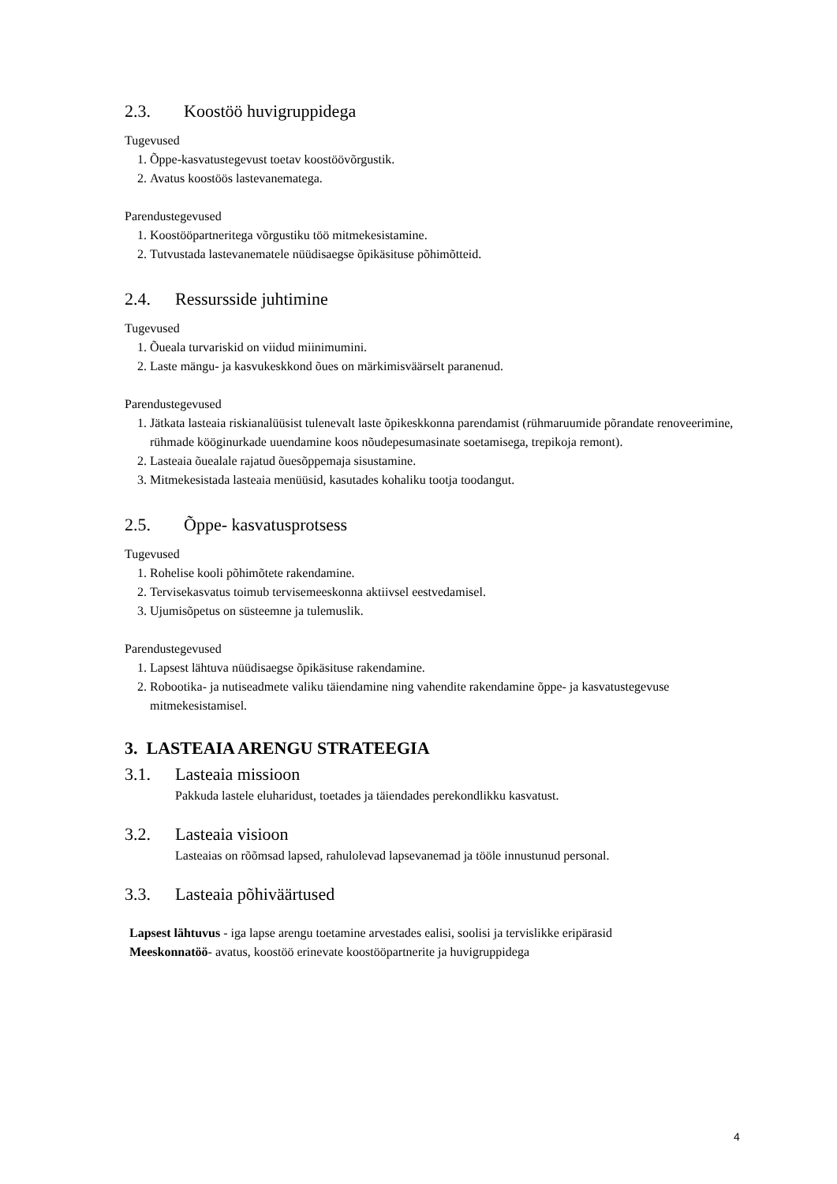2.3. Koostöö huvigruppidega
Tugevused
1. Õppe-kasvatustegevust toetav koostöövõrgustik.
2. Avatus koostöös lastevanematega.
Parendustegevused
1. Koostööpartneritega võrgustiku töö mitmekesistamine.
2. Tutvustada lastevanematele nüüdisaegse õpikäsituse põhimõtteid.
2.4. Ressursside juhtimine
Tugevused
1. Õueala turvariskid on viidud miinimumini.
2. Laste mängu- ja kasvukeskkond õues on märkimisväärselt paranenud.
Parendustegevused
1. Jätkata lasteaia riskianalüüsist tulenevalt laste õpikeskkonna parendamist (rühmaruumide põrandate renoveerimine, rühmade kööginurkade uuendamine koos nõudepesumasinate soetamisega, trepikoja remont).
2. Lasteaia õuealale rajatud õuesõppemaja sisustamine.
3. Mitmekesistada lasteaia menüüsid, kasutades kohaliku tootja toodangut.
2.5. Õppe- kasvatusprotsess
Tugevused
1. Rohelise kooli põhimõtete rakendamine.
2. Tervisekasvatus toimub tervisemeeskonna aktiivsel eestvedamisel.
3. Ujumisõpetus on süsteemne ja tulemuslik.
Parendustegevused
1. Lapsest lähtuva nüüdisaegse õpikäsituse rakendamine.
2. Robootika- ja nutiseadmete valiku täiendamine ning vahendite rakendamine õppe- ja kasvatustegevuse mitmekesistamisel.
3. LASTEAIA ARENGU STRATEEGIA
3.1. Lasteaia missioon
Pakkuda lastele eluharidust, toetades ja täiendades perekondlikku kasvatust.
3.2. Lasteaia visioon
Lasteaias on rõõmsad lapsed, rahulolevad lapsevanemad ja tööle innustunud personal.
3.3. Lasteaia põhiväärtused
Lapsest lähtuvus - iga lapse arengu toetamine arvestades ealisi, soolisi ja tervislikke eripärasid
Meeskonnatöö- avatus, koostöö erinevate koostööpartnerite ja huvigruppidega
4